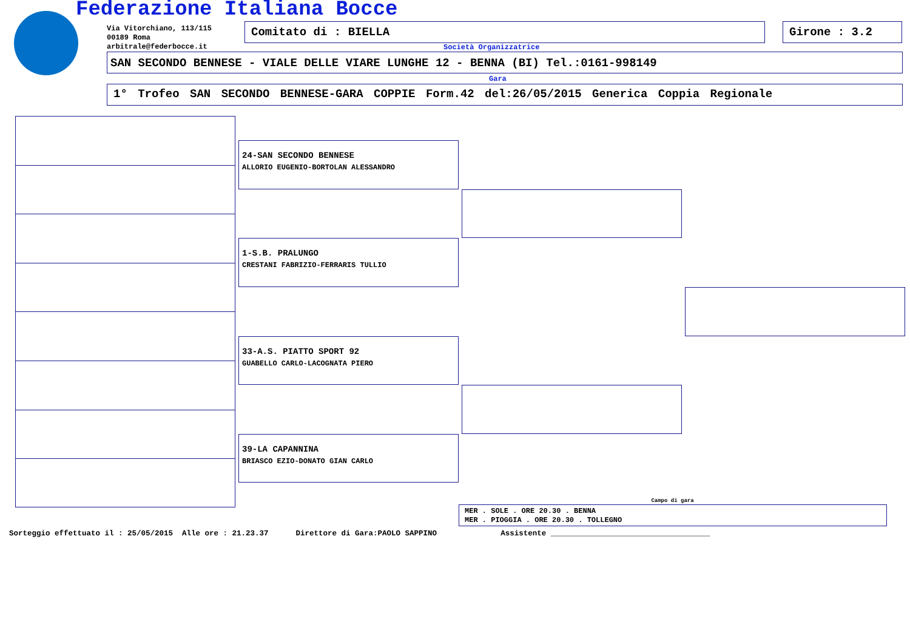Federazione Italiana Bocce
Via Vitorchiano, 113/115
00189 Roma
arbitrale@federbocce.it
Comitato di : BIELLA Girone : 3.2
Società Organizzatrice
SAN SECONDO BENNESE - VIALE DELLE VIARE LUNGHE 12 - BENNA (BI) Tel.:0161-998149
Gara
1° Trofeo SAN SECONDO BENNESE-GARA COPPIE Form.42 del:26/05/2015 Generica Coppia Regionale
24-SAN SECONDO BENNESE
ALLORIO EUGENIO-BORTOLAN ALESSANDRO
1-S.B. PRALUNGO
CRESTANI FABRIZIO-FERRARIS TULLIO
33-A.S. PIATTO SPORT 92
GUABELLO CARLO-LACOGNATA PIERO
39-LA CAPANNINA
BRIASCO EZIO-DONATO GIAN CARLO
Campo di gara
MER . SOLE . ORE 20.30 . BENNA
MER . PIOGGIA . ORE 20.30 . TOLLEGNO
Sorteggio effettuato il : 25/05/2015 Alle ore : 21.23.37 Direttore di Gara:PAOLO SAPPINO Assistente ___________________________________